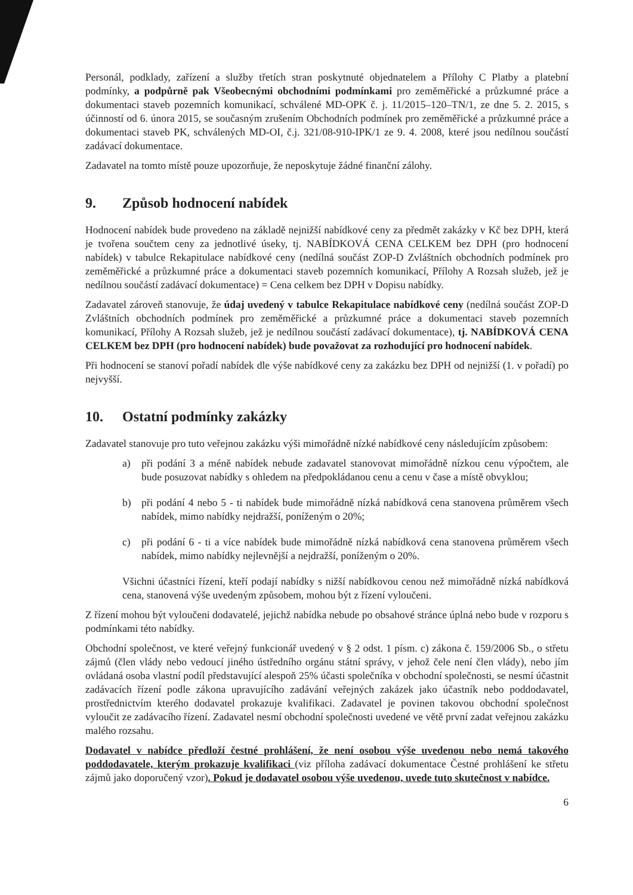Personál, podklady, zařízení a služby třetích stran poskytnuté objednatelem a Přílohy C Platby a platební podmínky, a podpůrně pak Všeobecnými obchodními podmínkami pro zeměměřické a průzkumné práce a dokumentaci staveb pozemních komunikací, schválené MD-OPK č. j. 11/2015–120–TN/1, ze dne 5. 2. 2015, s účinností od 6. února 2015, se současným zrušením Obchodních podmínek pro zeměměřické a průzkumné práce a dokumentaci staveb PK, schválených MD-OI, č.j. 321/08-910-IPK/1 ze 9. 4. 2008, které jsou nedílnou součástí zadávací dokumentace.
Zadavatel na tomto místě pouze upozorňuje, že neposkytuje žádné finanční zálohy.
9. Způsob hodnocení nabídek
Hodnocení nabídek bude provedeno na základě nejnižší nabídkové ceny za předmět zakázky v Kč bez DPH, která je tvořena součtem ceny za jednotlivé úseky, tj. NABÍDKOVÁ CENA CELKEM bez DPH (pro hodnocení nabídek) v tabulce Rekapitulace nabídkové ceny (nedílná součást ZOP-D Zvláštních obchodních podmínek pro zeměměřické a průzkumné práce a dokumentaci staveb pozemních komunikací, Přílohy A Rozsah služeb, jež je nedílnou součástí zadávací dokumentace) = Cena celkem bez DPH v Dopisu nabídky.
Zadavatel zároveň stanovuje, že údaj uvedený v tabulce Rekapitulace nabídkové ceny (nedílná součást ZOP-D Zvláštních obchodních podmínek pro zeměměřické a průzkumné práce a dokumentaci staveb pozemních komunikací, Přílohy A Rozsah služeb, jež je nedílnou součástí zadávací dokumentace), tj. NABÍDKOVÁ CENA CELKEM bez DPH (pro hodnocení nabídek) bude považovat za rozhodující pro hodnocení nabídek.
Při hodnocení se stanoví pořadí nabídek dle výše nabídkové ceny za zakázku bez DPH od nejnižší (1. v pořadí) po nejvyšší.
10. Ostatní podmínky zakázky
Zadavatel stanovuje pro tuto veřejnou zakázku výši mimořádně nízké nabídkové ceny následujícím způsobem:
a) při podání 3 a méně nabídek nebude zadavatel stanovovat mimořádně nízkou cenu výpočtem, ale bude posuzovat nabídky s ohledem na předpokládanou cenu a cenu v čase a místě obvyklou;
b) při podání 4 nebo 5 - ti nabídek bude mimořádně nízká nabídková cena stanovena průměrem všech nabídek, mimo nabídky nejdražší, poníženým o 20%;
c) při podání 6 - ti a více nabídek bude mimořádně nízká nabídková cena stanovena průměrem všech nabídek, mimo nabídky nejlevnější a nejdražší, poníženým o 20%.
Všichni účastníci řízení, kteří podají nabídky s nižší nabídkovou cenou než mimořádně nízká nabídková cena, stanovená výše uvedeným způsobem, mohou být z řízení vyloučeni.
Z řízení mohou být vyloučeni dodavatelé, jejichž nabídka nebude po obsahové stránce úplná nebo bude v rozporu s podmínkami této nabídky.
Obchodní společnost, ve které veřejný funkcionář uvedený v § 2 odst. 1 písm. c) zákona č. 159/2006 Sb., o střetu zájmů (člen vlády nebo vedoucí jiného ústředního orgánu státní správy, v jehož čele není člen vlády), nebo jím ovládaná osoba vlastní podíl představující alespoň 25% účasti společníka v obchodní společnosti, se nesmí účastnit zadávacích řízení podle zákona upravujícího zadávání veřejných zakázek jako účastník nebo poddodavatel, prostřednictvím kterého dodavatel prokazuje kvalifikaci. Zadavatel je povinen takovou obchodní společnost vyloučit ze zadávacího řízení. Zadavatel nesmí obchodní společnosti uvedené ve větě první zadat veřejnou zakázku malého rozsahu.
Dodavatel v nabídce předloží čestné prohlášení, že není osobou výše uvedenou nebo nemá takového poddodavatele, kterým prokazuje kvalifikaci (viz příloha zadávací dokumentace Čestné prohlášení ke střetu zájmů jako doporučený vzor). Pokud je dodavatel osobou výše uvedenou, uvede tuto skutečnost v nabídce.
6